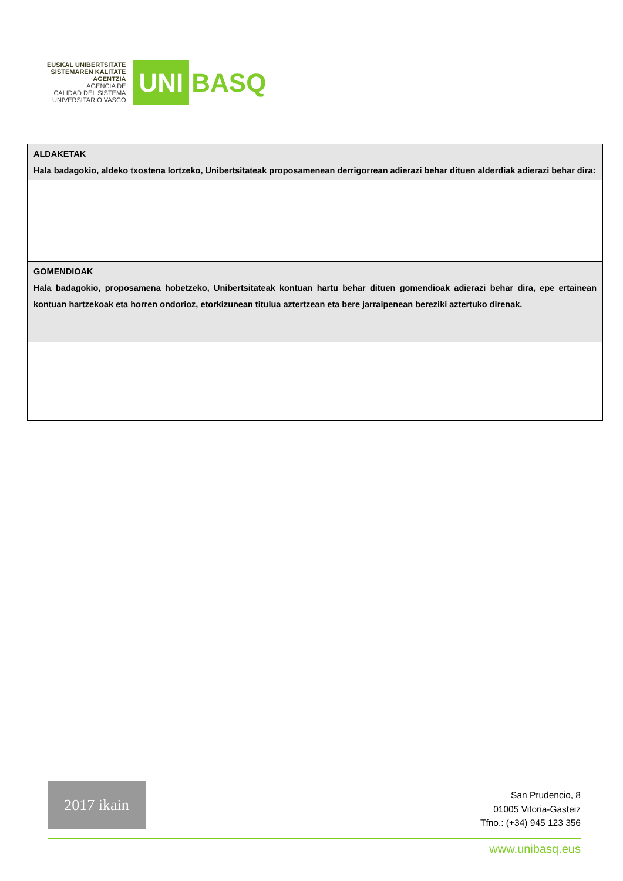EUSKAL UNIBERTSITATE
SISTEMAREN KALITATE
AGENTZIA
AGENCIA DE
CALIDAD DEL SISTEMA
UNIVERSITARIO VASCO
UNI BASQ
| ALDAKETAK Hala badagokio, aldeko txostena lortzeko, Unibertsitateak proposamenean derrigorrean adierazi behar dituen alderdiak adierazi behar dira: |
| GOMENDIOAK Hala badagokio, proposamena hobetzeko, Unibertsitateak kontuan hartu behar dituen gomendioak adierazi behar dira, epe ertainean kontuan hartzekoak eta horren ondorioz, etorkizunean titulua aztertzean eta bere jarraipenean bereziki aztertuko direnak. |
2017 ikain
San Prudencio, 8
01005 Vitoria-Gasteiz
Tfno.: (+34) 945 123 356
www.unibasq.eus